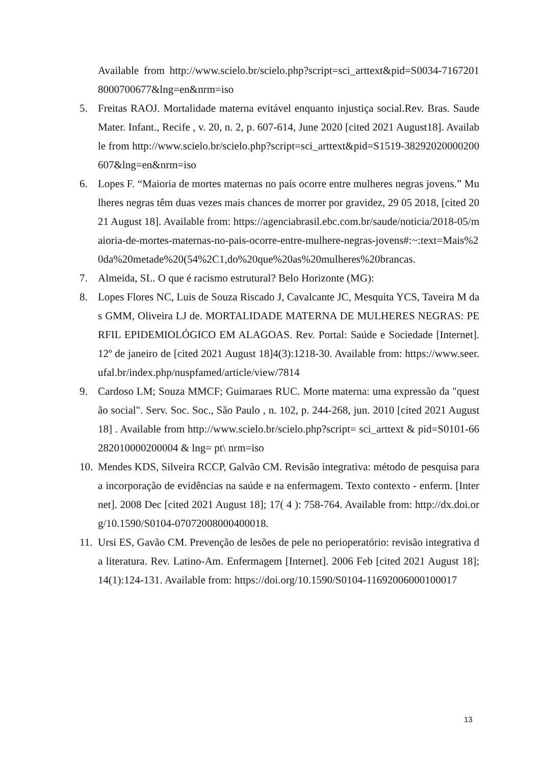Available from http://www.scielo.br/scielo.php?script=sci_arttext&pid=S0034-71672018000700677&lng=en&nrm=iso
5. Freitas RAOJ. Mortalidade materna evitável enquanto injustiça social.Rev. Bras. Saude Mater. Infant., Recife , v. 20, n. 2, p. 607-614, June 2020 [cited 2021 August18]. Available from http://www.scielo.br/scielo.php?script=sci_arttext&pid=S1519-38292020000200607&lng=en&nrm=iso
6. Lopes F. “Maioria de mortes maternas no país ocorre entre mulheres negras jovens.” Mulheres negras têm duas vezes mais chances de morrer por gravidez, 29 05 2018, [cited 2021 August 18]. Available from: https://agenciabrasil.ebc.com.br/saude/noticia/2018-05/maioria-de-mortes-maternas-no-pais-ocorre-entre-mulhere-negras-jovens#:~:text=Mais%20da%20metade%20(54%2C1,do%20que%20as%20mulheres%20brancas.
7. Almeida, SL. O que é racismo estrutural? Belo Horizonte (MG):
8. Lopes Flores NC, Luis de Souza Riscado J, Cavalcante JC, Mesquita YCS, Taveira M das GMM, Oliveira LJ de. MORTALIDADE MATERNA DE MULHERES NEGRAS: PERFIL EPIDEMIOLÓGICO EM ALAGOAS. Rev. Portal: Saúde e Sociedade [Internet]. 12º de janeiro de [cited 2021 August 18]4(3):1218-30. Available from: https://www.seer.ufal.br/index.php/nuspfamed/article/view/7814
9. Cardoso LM; Souza MMCF; Guimaraes RUC. Morte materna: uma expressão da "questão social". Serv. Soc. Soc., São Paulo , n. 102, p. 244-268, jun. 2010 [cited 2021 August 18] . Available from http://www.scielo.br/scielo.php?script= sci_arttext & pid=S0101-66282010000200004 & lng= pt\ nrm=iso
10.
Mendes KDS, Silveira RCCP, Galvão CM. Revisão integrativa: método de pesquisa para a incorporação de evidências na saúde e na enfermagem. Texto contexto - enferm. [Internet]. 2008 Dec [cited 2021 August 18]; 17( 4 ): 758-764. Available from: http://dx.doi.org/10.1590/S0104-07072008000400018.
11.
Ursi ES, Gavão CM. Prevenção de lesões de pele no perioperatório: revisão integrativa da literatura. Rev. Latino-Am. Enfermagem [Internet]. 2006 Feb [cited 2021 August 18]; 14(1):124-131. Available from: https://doi.org/10.1590/S0104-11692006000100017
13